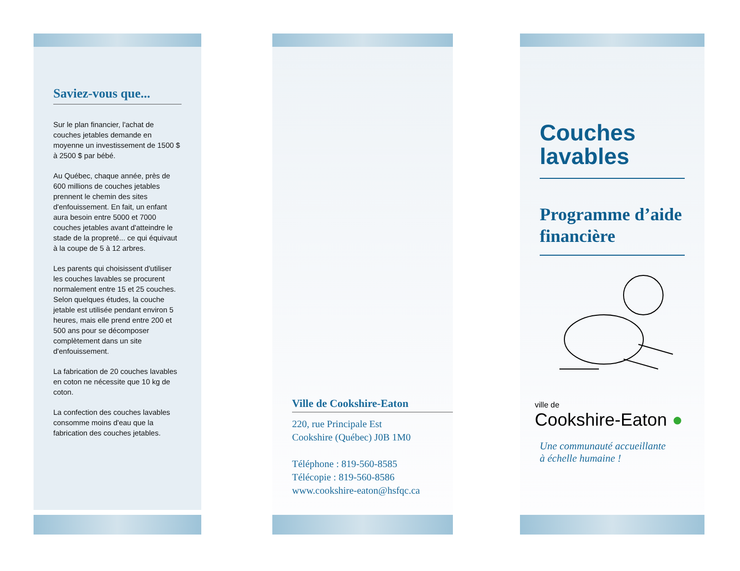Saviez-vous que...
Sur le plan financier, l'achat de couches jetables demande en moyenne un investissement de 1500 $ à 2500 $ par bébé.
Au Québec, chaque année, près de 600 millions de couches jetables prennent le chemin des sites d'enfouissement. En fait, un enfant aura besoin entre 5000 et 7000 couches jetables avant d'atteindre le stade de la propreté... ce qui équivaut à la coupe de 5 à 12 arbres.
Les parents qui choisissent d'utiliser les couches lavables se procurent normalement entre 15 et 25 couches.
Selon quelques études, la couche jetable est utilisée pendant environ 5 heures, mais elle prend entre 200 et 500 ans pour se décomposer complètement dans un site d'enfouissement.
La fabrication de 20 couches lavables en coton ne nécessite que 10 kg de coton.
La confection des couches lavables consomme moins d'eau que la fabrication des couches jetables.
Ville de Cookshire-Eaton
220, rue Principale Est
Cookshire (Québec) J0B 1M0
Téléphone : 819-560-8585
Télécopie : 819-560-8586
www.cookshire-eaton@hsfqc.ca
Couches lavables
Programme d’aide financière
ville de
Cookshire-Eaton ●
Une communauté accueillante
à échelle humaine !